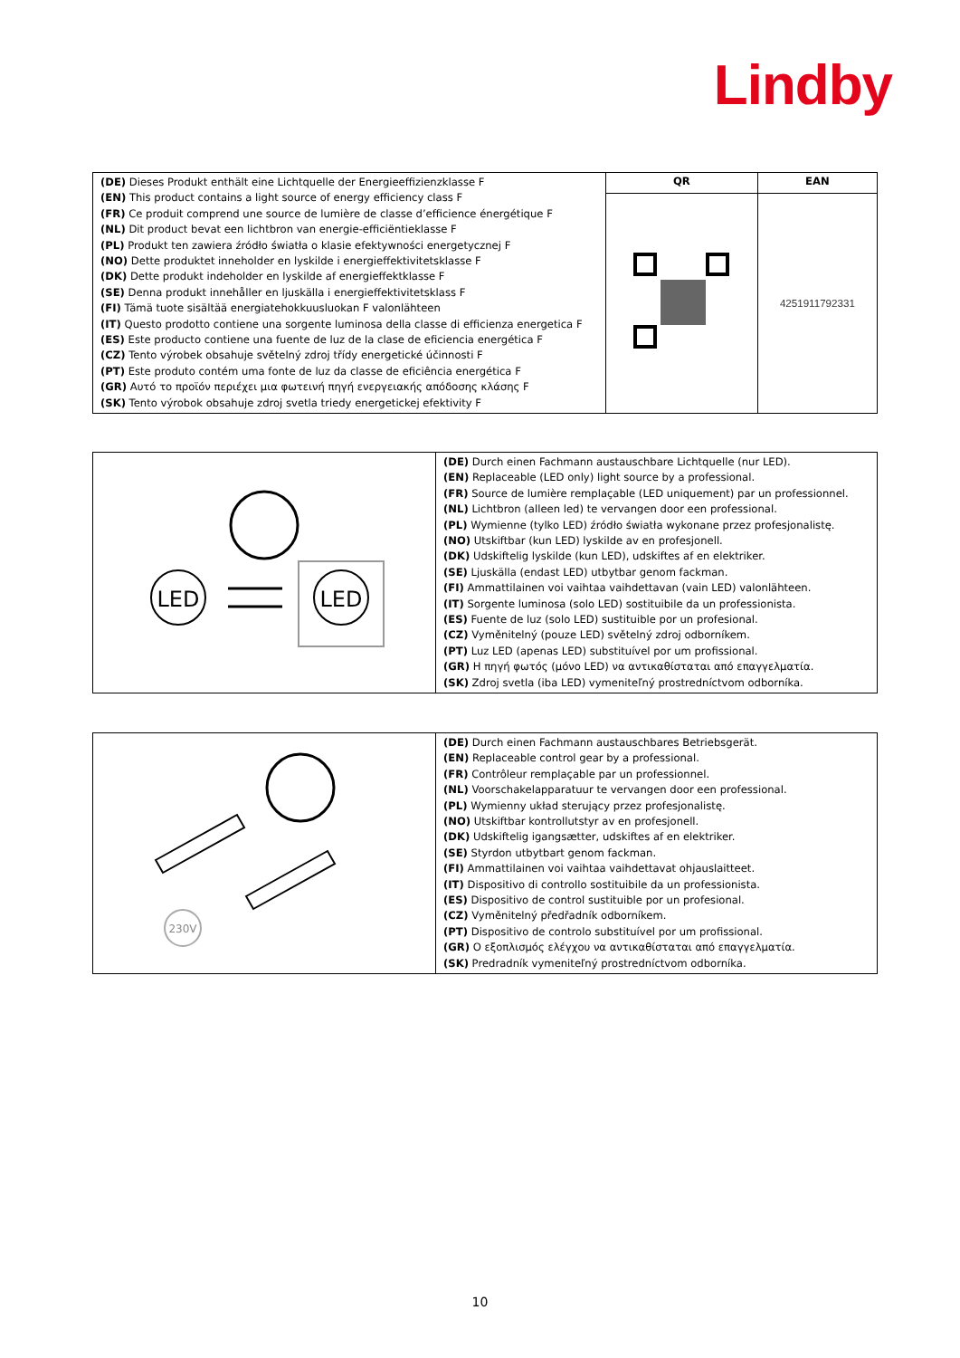Lindby
| (DE) Dieses Produkt enthält eine Lichtquelle der Energieeffizienzklasse F (EN) This product contains a light source of energy efficiency class F (FR) Ce produit comprend une source de lumière de classe d’efficience énergétique F (NL) Dit product bevat een lichtbron van energie-efficiëntieklasse F (PL) Produkt ten zawiera źródło światła o klasie efektywności energetycznej F (NO) Dette produktet inneholder en lyskilde i energieffektivitetsklasse F (DK) Dette produkt indeholder en lyskilde af energieffektklasse F (SE) Denna produkt innehåller en ljuskälla i energieffektivitetsklass F (FI) Tämä tuote sisältää energiatehokkuusluokan F valonlähteen (IT) Questo prodotto contiene una sorgente luminosa della classe di efficienza energetica F (ES) Este producto contiene una fuente de luz de la clase de eficiencia energética F (CZ) Tento výrobek obsahuje světelný zdroj třídy energetické účinnosti F (PT) Este produto contém uma fonte de luz da classe de eficiência energética F (GR) Αυτό το προϊόν περιέχει μια φωτεινή πηγή ενεργειακής απόδοσης κλάσης F (SK) Tento výrobok obsahuje zdroj svetla triedy energetickej efektivity F | QR | EAN |
| | | 4251911792331 |
| LED LED | (DE) Durch einen Fachmann austauschbare Lichtquelle (nur LED). (EN) Replaceable (LED only) light source by a professional. (FR) Source de lumière remplaçable (LED uniquement) par un professionnel. (NL) Lichtbron (alleen led) te vervangen door een professional. (PL) Wymienne (tylko LED) źródło światła wykonane przez profesjonalistę. (NO) Utskiftbar (kun LED) lyskilde av en profesjonell. (DK) Udskiftelig lyskilde (kun LED), udskiftes af en elektriker. (SE) Ljuskälla (endast LED) utbytbar genom fackman. (FI) Ammattilainen voi vaihtaa vaihdettavan (vain LED) valonlähteen. (IT) Sorgente luminosa (solo LED) sostituibile da un professionista. (ES) Fuente de luz (solo LED) sustituible por un profesional. (CZ) Vyměnitelný (pouze LED) světelný zdroj odborníkem. (PT) Luz LED (apenas LED) substituível por um profissional. (GR) Η πηγή φωτός (μόνο LED) να αντικαθίσταται από επαγγελματία. (SK) Zdroj svetla (iba LED) vymeniteľný prostredníctvom odborníka. |
| 230V | (DE) Durch einen Fachmann austauschbares Betriebsgerät. (EN) Replaceable control gear by a professional. (FR) Contrôleur remplaçable par un professionnel. (NL) Voorschakelapparatuur te vervangen door een professional. (PL) Wymienny układ sterujący przez profesjonalistę. (NO) Utskiftbar kontrollutstyr av en profesjonell. (DK) Udskiftelig igangsætter, udskiftes af en elektriker. (SE) Styrdon utbytbart genom fackman. (FI) Ammattilainen voi vaihtaa vaihdettavat ohjauslaitteet. (IT) Dispositivo di controllo sostituibile da un professionista. (ES) Dispositivo de control sustituible por un profesional. (CZ) Vyměnitelný předřadník odborníkem. (PT) Dispositivo de controlo substituível por um profissional. (GR) Ο εξοπλισμός ελέγχου να αντικαθίσταται από επαγγελματία. (SK) Predradník vymeniteľný prostredníctvom odborníka. |
10